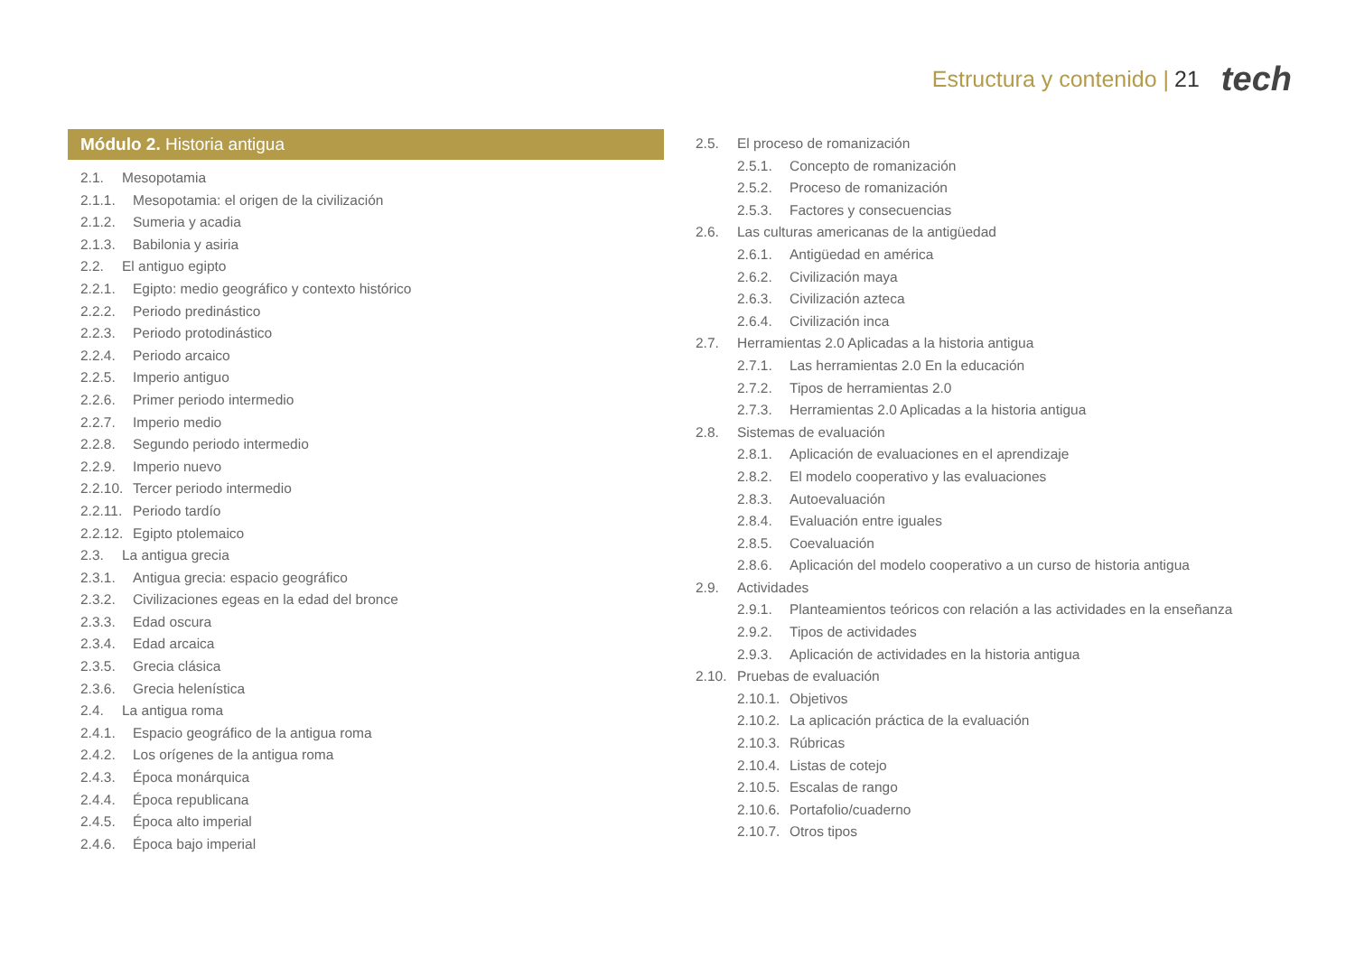Estructura y contenido | 21 tech
Módulo 2. Historia antigua
2.1. Mesopotamia
2.1.1. Mesopotamia: el origen de la civilización
2.1.2. Sumeria y acadia
2.1.3. Babilonia y asiria
2.2. El antiguo egipto
2.2.1. Egipto: medio geográfico y contexto histórico
2.2.2. Periodo predinástico
2.2.3. Periodo protodinástico
2.2.4. Periodo arcaico
2.2.5. Imperio antiguo
2.2.6. Primer periodo intermedio
2.2.7. Imperio medio
2.2.8. Segundo periodo intermedio
2.2.9. Imperio nuevo
2.2.10. Tercer periodo intermedio
2.2.11. Periodo tardío
2.2.12. Egipto ptolemaico
2.3. La antigua grecia
2.3.1. Antigua grecia: espacio geográfico
2.3.2. Civilizaciones egeas en la edad del bronce
2.3.3. Edad oscura
2.3.4. Edad arcaica
2.3.5. Grecia clásica
2.3.6. Grecia helenística
2.4. La antigua roma
2.4.1. Espacio geográfico de la antigua roma
2.4.2. Los orígenes de la antigua roma
2.4.3. Época monárquica
2.4.4. Época republicana
2.4.5. Época alto imperial
2.4.6. Época bajo imperial
2.5. El proceso de romanización
2.5.1. Concepto de romanización
2.5.2. Proceso de romanización
2.5.3. Factores y consecuencias
2.6. Las culturas americanas de la antigüedad
2.6.1. Antigüedad en américa
2.6.2. Civilización maya
2.6.3. Civilización azteca
2.6.4. Civilización inca
2.7. Herramientas 2.0 Aplicadas a la historia antigua
2.7.1. Las herramientas 2.0 En la educación
2.7.2. Tipos de herramientas 2.0
2.7.3. Herramientas 2.0 Aplicadas a la historia antigua
2.8. Sistemas de evaluación
2.8.1. Aplicación de evaluaciones en el aprendizaje
2.8.2. El modelo cooperativo y las evaluaciones
2.8.3. Autoevaluación
2.8.4. Evaluación entre iguales
2.8.5. Coevaluación
2.8.6. Aplicación del modelo cooperativo a un curso de historia antigua
2.9. Actividades
2.9.1. Planteamientos teóricos con relación a las actividades en la enseñanza
2.9.2. Tipos de actividades
2.9.3. Aplicación de actividades en la historia antigua
2.10. Pruebas de evaluación
2.10.1. Objetivos
2.10.2. La aplicación práctica de la evaluación
2.10.3. Rúbricas
2.10.4. Listas de cotejo
2.10.5. Escalas de rango
2.10.6. Portafolio/cuaderno
2.10.7. Otros tipos